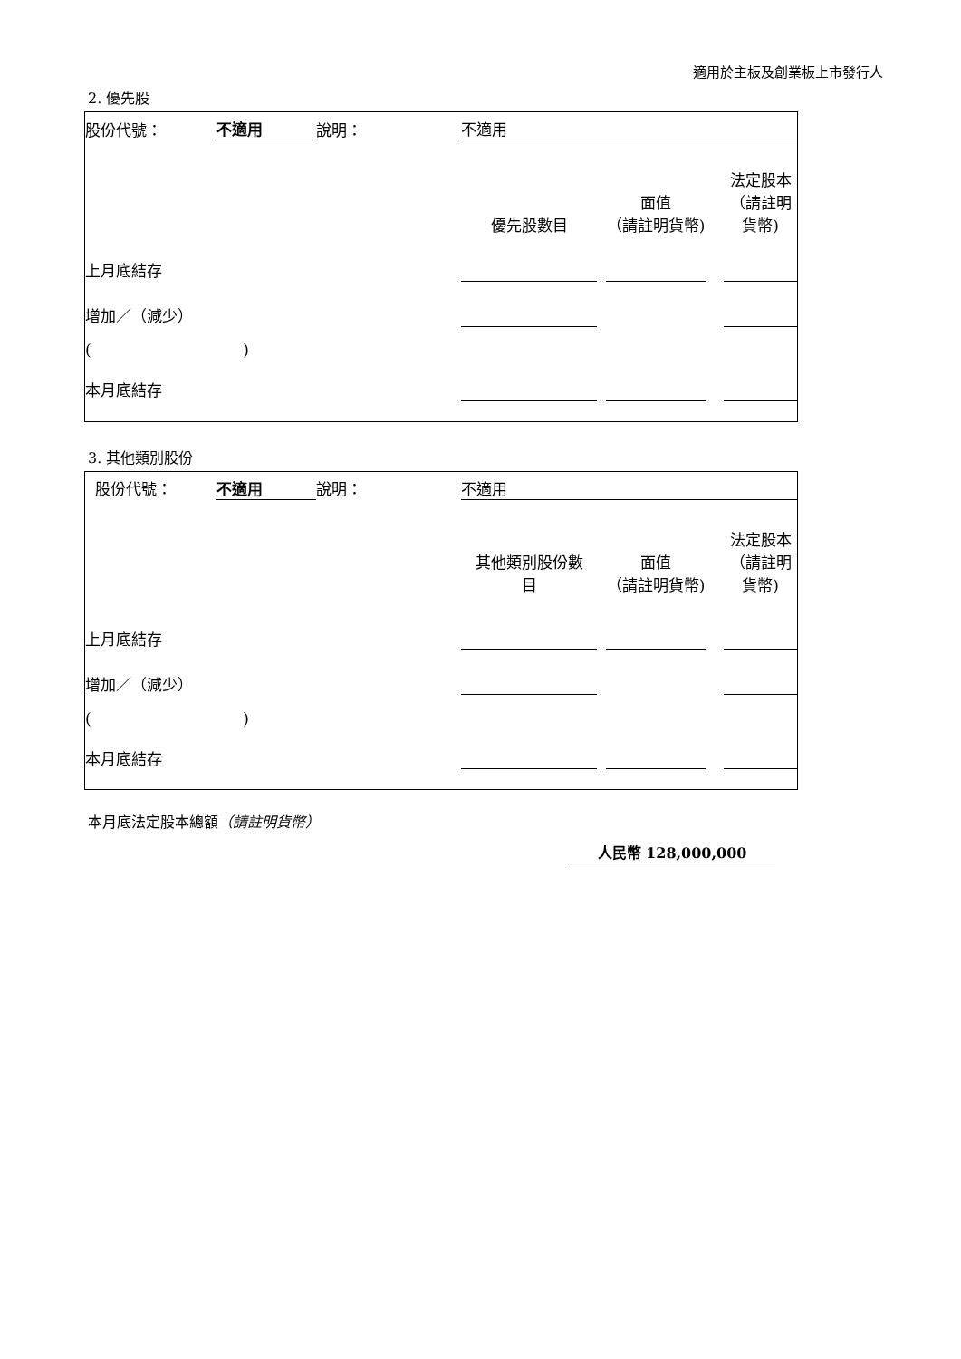適用於主板及創業板上市發行人
2. 優先股
| 股份代號： | 不適用 | 說明： | | 不適用 | | | | |
| | | | | 優先股數目 | | 面值 （請註明貨幣) | | 法定股本 （請註明貨幣) |
| 上月底結存 | | | | | | | | |
| 增加／（減少） | | | | | | | | |
| ( ) | | | | | | | | |
| 本月底結存 | | | | | | | | |
3. 其他類別股份
| 股份代號： | 不適用 | 說明： | | 不適用 | | | | |
| | | | | 其他類別股份數 目 | | 面值 （請註明貨幣) | | 法定股本 （請註明貨幣) |
| 上月底結存 | | | | | | | | |
| 增加／（減少） | | | | | | | | |
| ( ) | | | | | | | | |
| 本月底結存 | | | | | | | | |
本月底法定股本總額（請註明貨幣）
人民幣 128,000,000